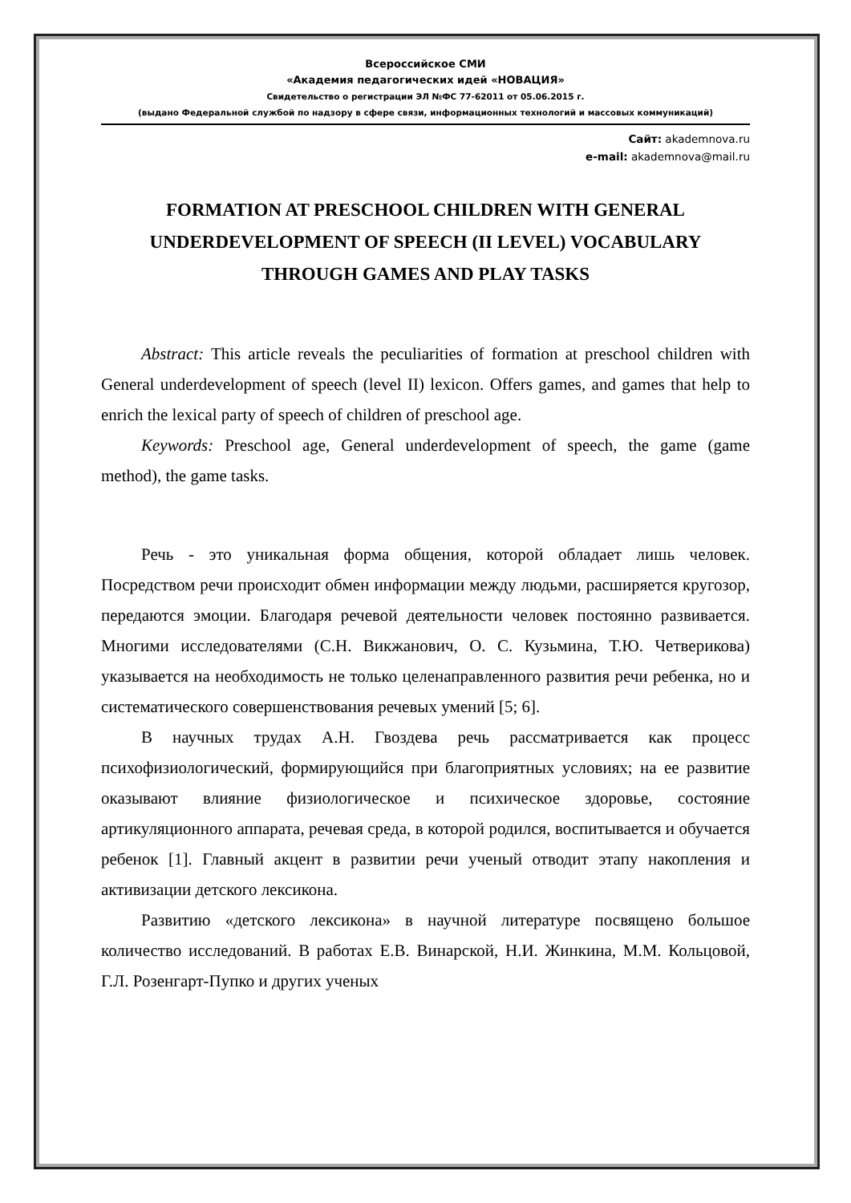Всероссийское СМИ
«Академия педагогических идей «НОВАЦИЯ»
Свидетельство о регистрации ЭЛ №ФС 77-62011 от 05.06.2015 г.
(выдано Федеральной службой по надзору в сфере связи, информационных технологий и массовых коммуникаций)
Сайт: akademnova.ru
e-mail: akademnova@mail.ru
FORMATION AT PRESCHOOL CHILDREN WITH GENERAL UNDERDEVELOPMENT OF SPEECH (II LEVEL) VOCABULARY THROUGH GAMES AND PLAY TASKS
Abstract: This article reveals the peculiarities of formation at preschool children with General underdevelopment of speech (level II) lexicon. Offers games, and games that help to enrich the lexical party of speech of children of preschool age.
Keywords: Preschool age, General underdevelopment of speech, the game (game method), the game tasks.
Речь - это уникальная форма общения, которой обладает лишь человек. Посредством речи происходит обмен информации между людьми, расширяется кругозор, передаются эмоции. Благодаря речевой деятельности человек постоянно развивается. Многими исследователями (С.Н. Викжанович, О. С. Кузьмина, Т.Ю. Четверикова) указывается на необходимость не только целенаправленного развития речи ребенка, но и систематического совершенствования речевых умений [5; 6].
В научных трудах А.Н. Гвоздева речь рассматривается как процесс психофизиологический, формирующийся при благоприятных условиях; на ее развитие оказывают влияние физиологическое и психическое здоровье, состояние артикуляционного аппарата, речевая среда, в которой родился, воспитывается и обучается ребенок [1]. Главный акцент в развитии речи ученый отводит этапу накопления и активизации детского лексикона.
Развитию «детского лексикона» в научной литературе посвящено большое количество исследований. В работах Е.В. Винарской, Н.И. Жинкина, М.М. Кольцовой, Г.Л. Розенгарт-Пупко и других ученых